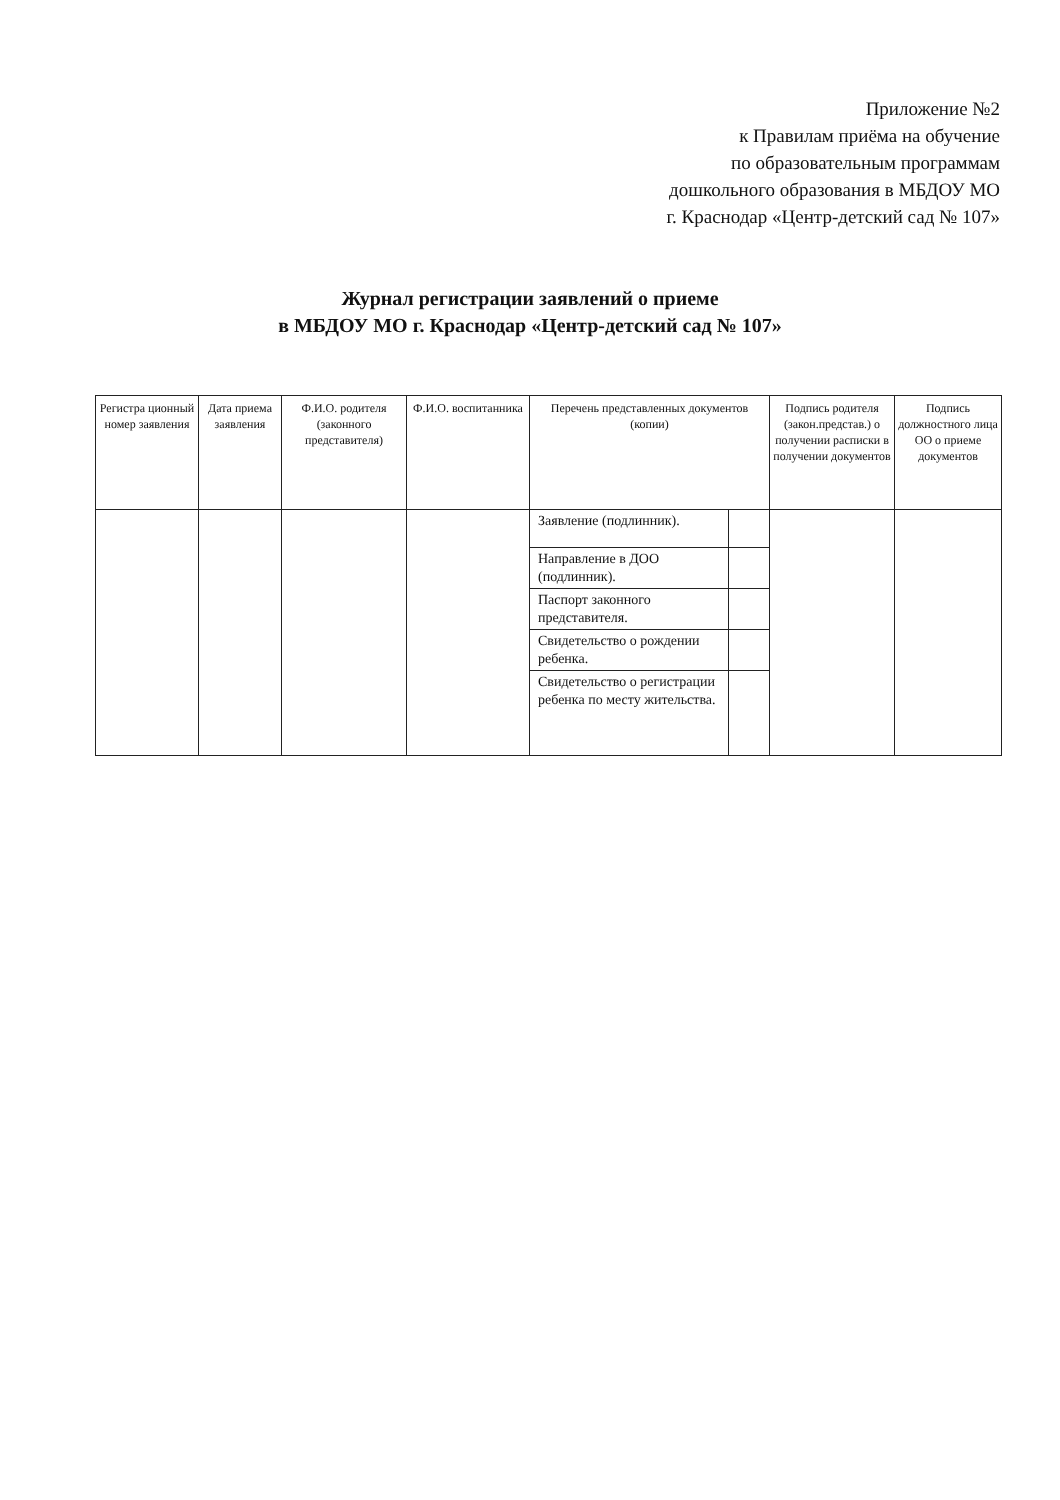Приложение №2
к Правилам приёма на обучение
по образовательным программам
дошкольного образования в МБДОУ МО
г. Краснодар «Центр-детский сад № 107»
Журнал регистрации заявлений о приеме
в МБДОУ МО г. Краснодар «Центр-детский сад № 107»
| Регистра ционный номер заявления | Дата приема заявления | Ф.И.О. родителя (законного представителя) | Ф.И.О. воспитанника | Перечень представленных документов (копии) | | Подпись родителя (закон.представ.) о получении расписки в получении документов | Подпись должностного лица ОО о приеме документов |
| --- | --- | --- | --- | --- | --- | --- | --- |
| | | | | Заявление (подлинник). | | | |
| | | | | Направление в ДОО (подлинник). | | | |
| | | | | Паспорт законного представителя. | | | |
| | | | | Свидетельство о рождении ребенка. | | | |
| | | | | Свидетельство о регистрации ребенка по месту жительства. | | | |